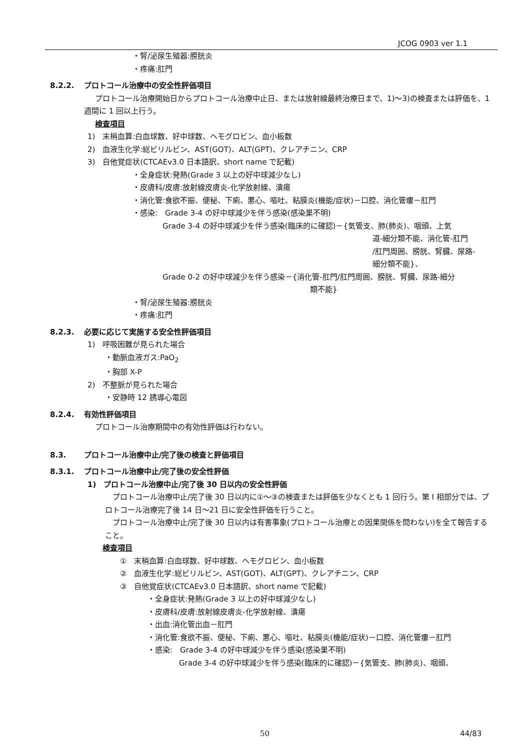JCOG 0903 ver 1.1
・腎/泌尿生殖器:膀胱炎
・疼痛:肛門
8.2.2. プロトコール治療中の安全性評価項目
プロトコール治療開始日からプロトコール治療中止日、または放射線最終治療日まで、1)～3)の検査または評価を、1 週間に 1 回以上行う。
検査項目
1)　末梢血算:白血球数、好中球数、ヘモグロビン、血小板数
2)　血液生化学:総ビリルビン、AST(GOT)、ALT(GPT)、クレアチニン、CRP
3)　自他覚症状(CTCAEv3.0 日本語訳、short name で記載)
・全身症状:発熱(Grade 3 以上の好中球減少なし)
・皮膚科/皮膚:放射線皮膚炎-化学放射線、潰瘍
・消化管:食欲不振、便秘、下痢、悪心、嘔吐、粘膜炎(機能/症状)－口腔、消化管瘻－肛門
・感染:　Grade 3-4 の好中球減少を伴う感染(感染巣不明)
Grade 3-4 の好中球減少を伴う感染(臨床的に確認)－{気管支、肺(肺炎)、咽頭、上気
道-細分類不能、消化管-肛門
/肛門周囲、膀胱、腎臓、尿路-
細分類不能}、
Grade 0-2 の好中球減少を伴う感染－{消化管-肛門/肛門周囲、膀胱、腎臓、尿路-細分
類不能}
・腎/泌尿生殖器:膀胱炎
・疼痛:肛門
8.2.3. 必要に応じて実施する安全性評価項目
1)　呼吸困難が見られた場合
・動脈血液ガス:PaO<sub>2</sub>
・胸部 X-P
2)　不整脈が見られた場合
・安静時 12 誘導心電図
8.2.4. 有効性評価項目
プロトコール治療期間中の有効性評価は行わない。
8.3. プロトコール治療中止/完了後の検査と評価項目
8.3.1. プロトコール治療中止/完了後の安全性評価
1)　プロトコール治療中止/完了後 30 日以内の安全性評価
プロトコール治療中止/完了後 30 日以内に①～③の検査または評価を少なくとも 1 回行う。第 I 相部分では、プロトコール治療完了後 14 日～21 日に安全性評価を行うこと。
プロトコール治療中止/完了後 30 日以内は有害事象(プロトコール治療との因果関係を問わない)を全て報告すること。
検査項目
①　末梢血算:白血球数、好中球数、ヘモグロビン、血小板数
②　血液生化学:総ビリルビン、AST(GOT)、ALT(GPT)、クレアチニン、CRP
③　自他覚症状(CTCAEv3.0 日本語訳、short name で記載)
・全身症状:発熱(Grade 3 以上の好中球減少なし)
・皮膚科/皮膚:放射線皮膚炎-化学放射線、潰瘍
・出血:消化管出血－肛門
・消化管:食欲不振、便秘、下痢、悪心、嘔吐、粘膜炎(機能/症状)－口腔、消化管瘻－肛門
・感染:　Grade 3-4 の好中球減少を伴う感染(感染巣不明)
Grade 3-4 の好中球減少を伴う感染(臨床的に確認)－{気管支、肺(肺炎)、咽頭、
50 44/83